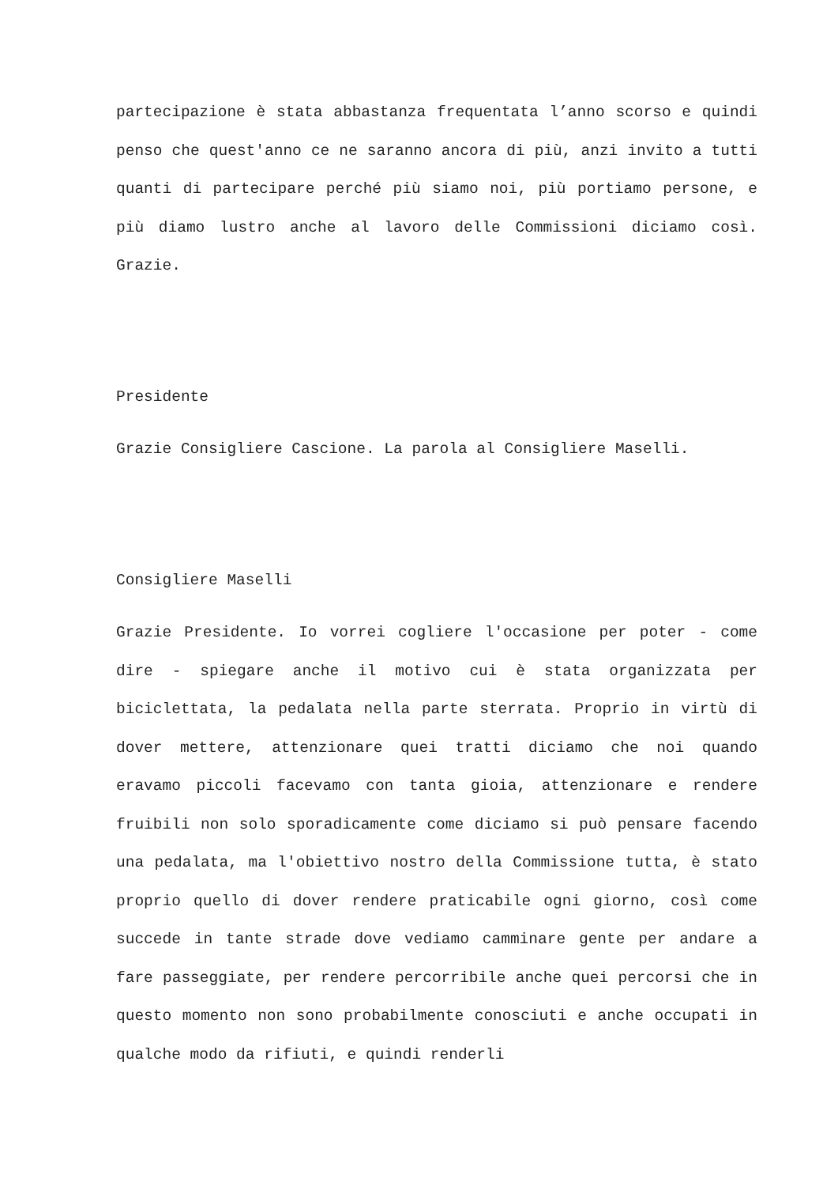partecipazione è stata abbastanza frequentata l’anno scorso e quindi penso che quest'anno ce ne saranno ancora di più, anzi invito a tutti quanti di partecipare perché più siamo noi, più portiamo persone, e più diamo lustro anche al lavoro delle Commissioni diciamo così. Grazie.
Presidente
Grazie Consigliere Cascione. La parola al Consigliere Maselli.
Consigliere Maselli
Grazie Presidente. Io vorrei cogliere l'occasione per poter - come dire - spiegare anche il motivo cui è stata organizzata per biciclettata, la pedalata nella parte sterrata. Proprio in virtù di dover mettere, attenzionare quei tratti diciamo che noi quando eravamo piccoli facevamo con tanta gioia, attenzionare e rendere fruibili non solo sporadicamente come diciamo si può pensare facendo una pedalata, ma l'obiettivo nostro della Commissione tutta, è stato proprio quello di dover rendere praticabile ogni giorno, così come succede in tante strade dove vediamo camminare gente per andare a fare passeggiate, per rendere percorribile anche quei percorsi che in questo momento non sono probabilmente conosciuti e anche occupati in qualche modo da rifiuti, e quindi renderli